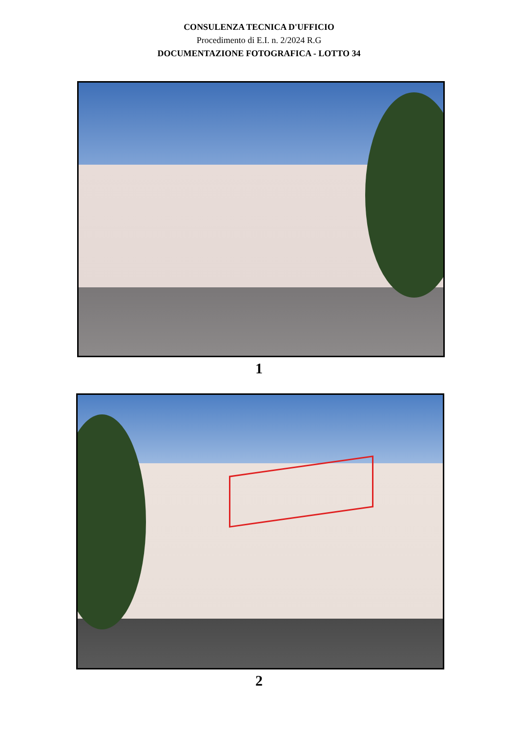CONSULENZA TECNICA D'UFFICIO
Procedimento di E.I. n. 2/2024 R.G
DOCUMENTAZIONE FOTOGRAFICA - LOTTO 34
1
2